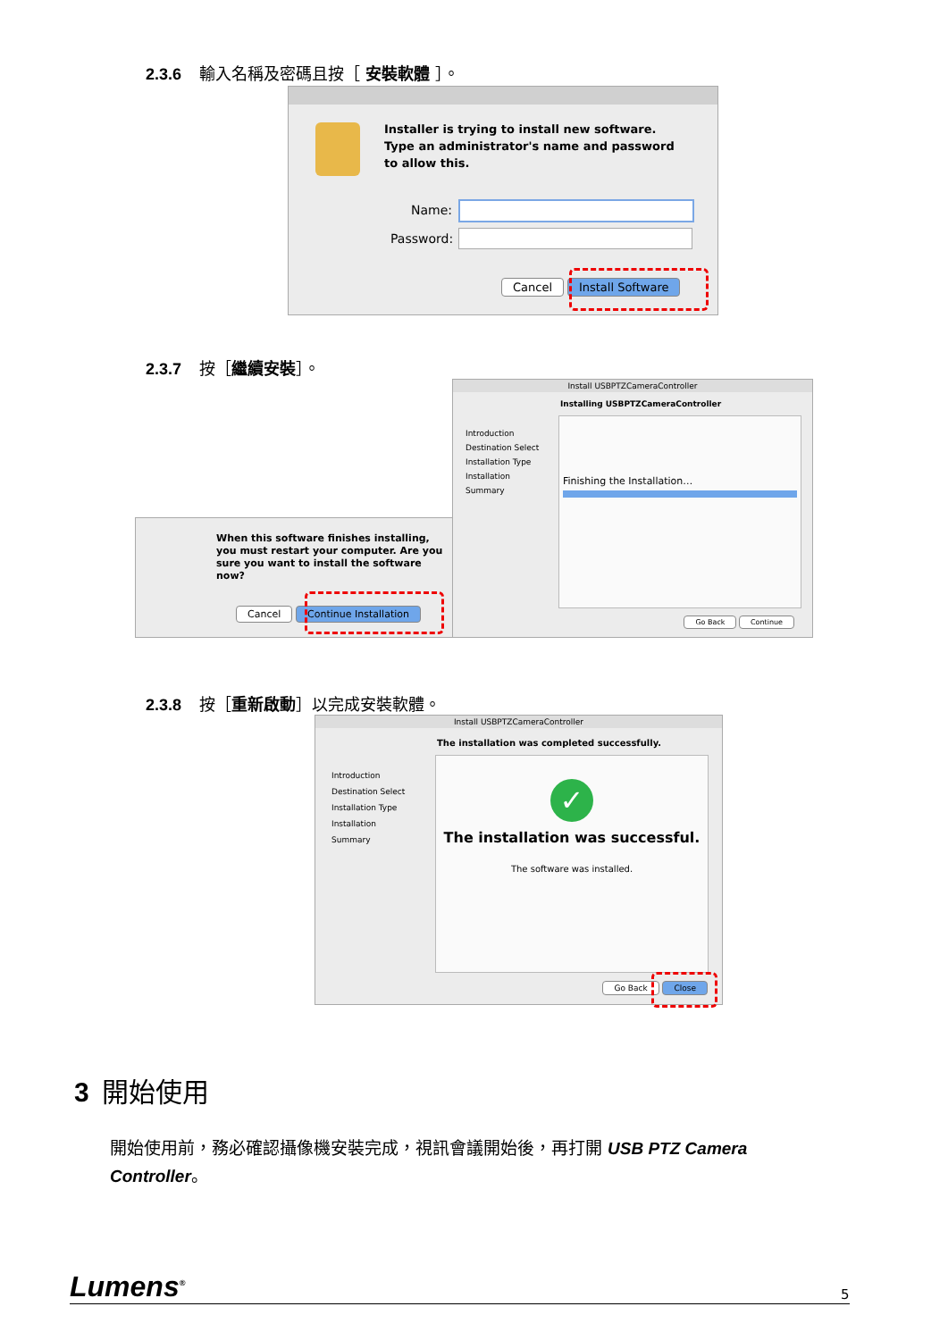2.3.6 輸入名稱及密碼且按［ 安裝軟體 ］。
Installer is trying to install new software.
Type an administrator's name and password
to allow this.
Name:
Password:
Cancel Install Software
2.3.7 按［繼續安裝 ］。
When this software finishes installing,
you must restart your computer. Are you
sure you want to install the software
now?
Cancel Continue Installation
Install USBPTZCameraController
Installing USBPTZCameraController
Introduction
Destination Select
Installation Type
Installation
Summary
Finishing the Installation…
Go Back Continue
2.3.8 按［重新啟動 ］以完成安裝軟體。
Install USBPTZCameraController
The installation was completed successfully.
Introduction
Destination Select
Installation Type
Installation
Summary
✓
The installation was successful.
The software was installed.
Go Back Close
3 開始使用
開始使用前，務必確認攝像機安裝完成，視訊會議開始後，再打開 USB PTZ Camera Controller。
Lumens<sup>®</sup> 5